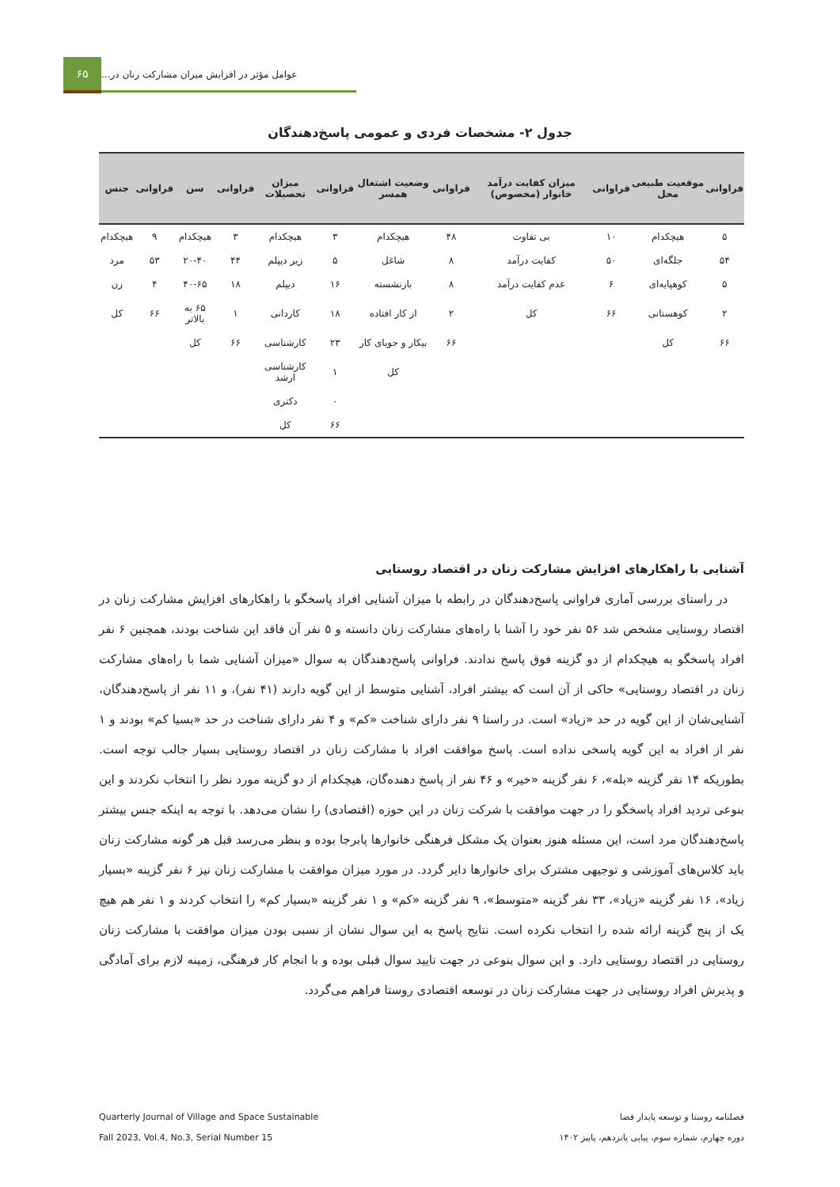۶۵
عوامل مؤثر در افزایش میزان مشارکت زنان در...
جدول ۲- مشخصات فردی و عمومی پاسخ‌دهندگان
| فراوانی | موقعیت طبیعی محل | فراوانی | میزان کفایت درآمد خانوار (مخصوص) | فراوانی | وضعیت اشتغال همسر | فراوانی | میزان تحصیلات | فراوانی | سن | فراوانی | جنس |
| --- | --- | --- | --- | --- | --- | --- | --- | --- | --- | --- | --- |
| ۵ | هیچکدام | ۱۰ | بی تفاوت | ۴۸ | هیچکدام | ۳ | هیچکدام | ۳ | هیچکدام | ۹ | هیچکدام |
| ۵۴ | جلگه‌ای | ۵۰ | کفایت درآمد | ۸ | شاغل | ۵ | زیر دیپلم | ۴۴ | ۲۰-۴۰ | ۵۳ | مرد |
| ۵ | کوهپایه‌ای | ۶ | عدم کفایت درآمد | ۸ | بازنشسته | ۱۶ | دیپلم | ۱۸ | ۴۰-۶۵ | ۴ | زن |
| ۲ | کوهستانی | ۶۶ | کل | ۲ | از کار افتاده | ۱۸ | کاردانی | ۱ | ۶۵ به بالاتر | ۶۶ | کل |
| ۶۶ | کل | | | ۶۶ | بیکار و جویای کار | ۲۳ | کارشناسی | ۶۶ | کل | | |
| | | | | | کل | ۱ | کارشناسی ارشد | | | | |
| | | | | | | ۰ | دکتری | | | | |
| | | | | | | ۶۶ | کل | | | | |
آشنایی با راهکارهای افزایش مشارکت زنان در اقتصاد روستایی
در راستای بررسی آماری فراوانی پاسخ‌دهندگان در رابطه با میزان آشنایی افراد پاسخگو با راهکارهای افزایش مشارکت زنان در اقتصاد روستایی مشخص شد ۵۶ نفر خود را آشنا با راه‌های مشارکت زنان دانسته و ۵ نفر آن فاقد این شناخت بودند، همچنین ۶ نفر افراد پاسخگو به هیچکدام از دو گزینه فوق پاسخ ندادند. فراوانی پاسخ‌دهندگان به سوال «میزان آشنایی شما با راه‌های مشارکت زنان در اقتصاد روستایی» حاکی از آن است که بیشتر افراد، آشنایی متوسط از این گویه دارند (۴۱ نفر)، و ۱۱ نفر از پاسخ‌دهندگان، آشنایی‌شان از این گویه در حد «زیاد» است. در راستا ۹ نفر دارای شناخت «کم» و ۴ نفر دارای شناخت در حد «بسیا کم» بودند و ۱ نفر از افراد به این گویه پاسخی نداده است. پاسخ موافقت افراد با مشارکت زنان در اقتصاد روستایی بسیار جالب توجه است. بطوریکه ۱۴ نفر گزینه «بله»، ۶ نفر گزینه «خیر» و ۴۶ نفر از پاسخ دهنده‌گان، هیچکدام از دو گزینه مورد نظر را انتخاب نکردند و این بنوعی تردید افراد پاسخگو را در جهت موافقت با شرکت زنان در این حوزه (اقتصادی) را نشان می‌دهد. با توجه به اینکه جنس بیشتر پاسخ‌دهندگان مرد است، این مسئله هنوز بعنوان یک مشکل فرهنگی خانوارها پابرجا بوده و بنظر می‌رسد قبل هر گونه مشارکت زنان باید کلاس‌های آموزشی و توجیهی مشترک برای خانوارها دایر گردد. در مورد میزان موافقت با مشارکت زنان نیز ۶ نفر گزینه «بسیار زیاد»، ۱۶ نفر گزینه «زیاد»، ۳۳ نفر گزینه «متوسط»، ۹ نفر گزینه «کم» و ۱ نفر گزینه «بسیار کم» را انتخاب کردند و ۱ نفر هم هیچ یک از پنج گزینه ارائه شده را انتخاب نکرده است. نتایج پاسخ به این سوال نشان از نسبی بودن میزان موافقت با مشارکت زنان روستایی در اقتصاد روستایی دارد. و این سوال بنوعی در جهت تایید سوال قبلی بوده و با انجام کار فرهنگی، زمینه لازم برای آمادگی و پذیرش افراد روستایی در جهت مشارکت زنان در توسعه اقتصادی روستا فراهم می‌گردد.
Quarterly Journal of Village and Space Sustainable
Fall 2023, Vol.4, No.3, Serial Number 15
فصلنامه روستا و توسعه پایدار فضا
دوره چهارم، شماره سوم، پیاپی پانزدهم، پاییز ۱۴۰۲